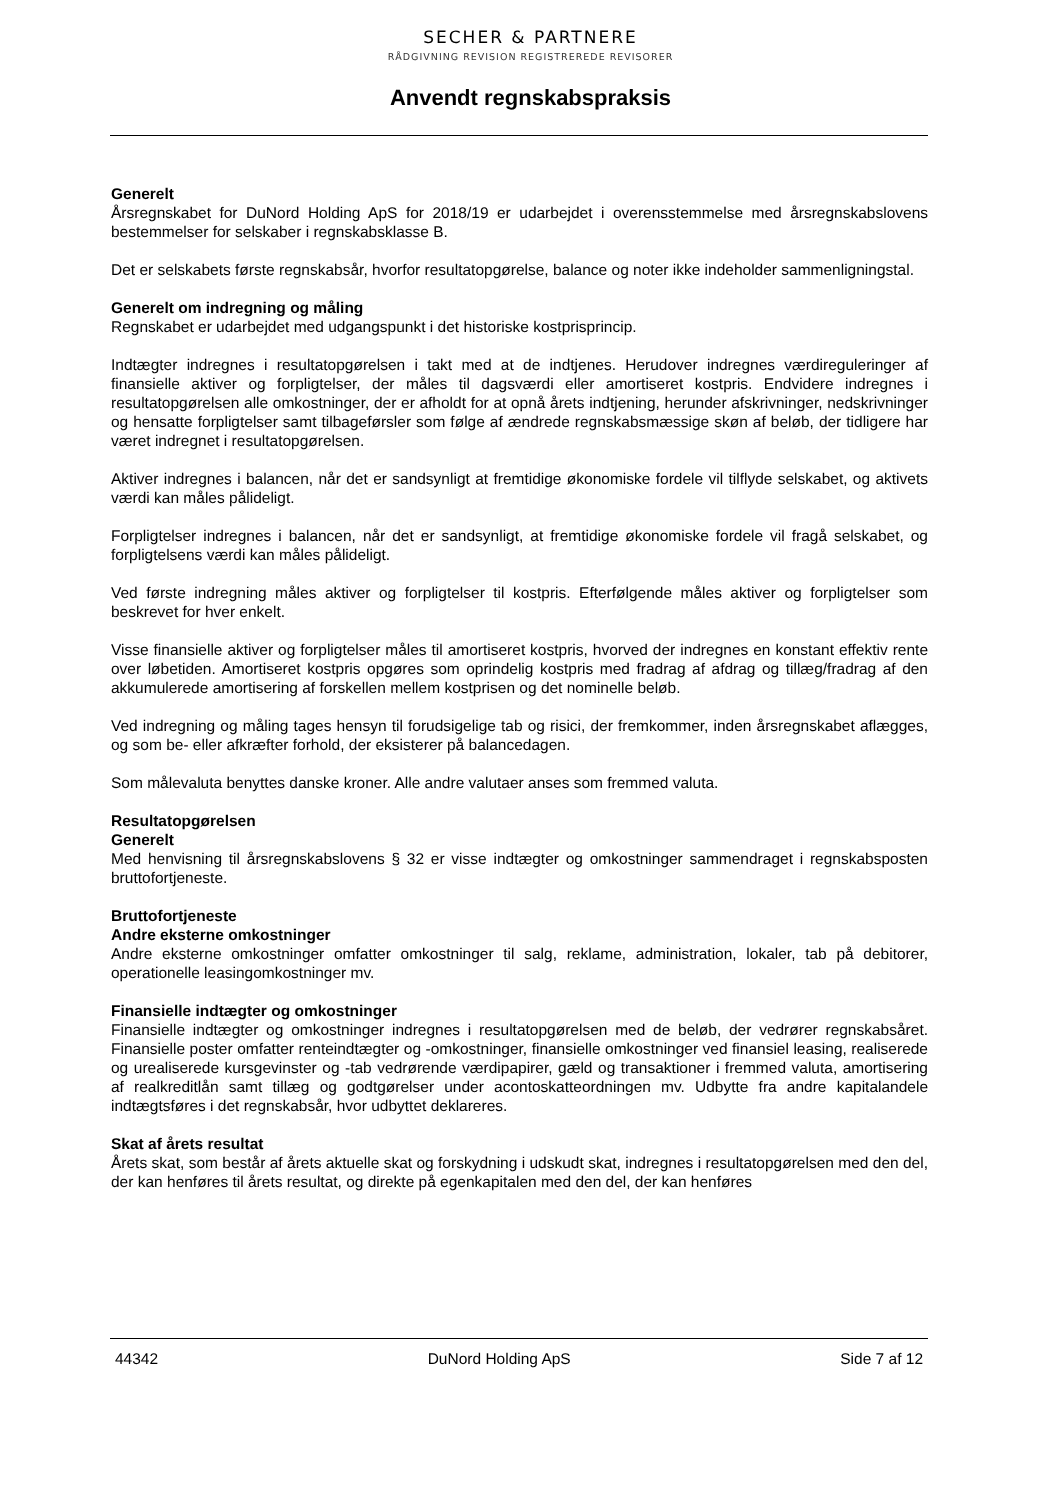SECHER & PARTNERE
RÅDGIVNING REVISION REGISTREREDE REVISORER
Anvendt regnskabspraksis
Generelt
Årsregnskabet for DuNord Holding ApS for 2018/19 er udarbejdet i overensstemmelse med årsregnskabslovens bestemmelser for selskaber i regnskabsklasse B.
Det er selskabets første regnskabsår, hvorfor resultatopgørelse, balance og noter ikke indeholder sammenligningstal.
Generelt om indregning og måling
Regnskabet er udarbejdet med udgangspunkt i det historiske kostprisprincip.
Indtægter indregnes i resultatopgørelsen i takt med at de indtjenes. Herudover indregnes værdireguleringer af finansielle aktiver og forpligtelser, der måles til dagsværdi eller amortiseret kostpris. Endvidere indregnes i resultatopgørelsen alle omkostninger, der er afholdt for at opnå årets indtjening, herunder afskrivninger, nedskrivninger og hensatte forpligtelser samt tilbageførsler som følge af ændrede regnskabsmæssige skøn af beløb, der tidligere har været indregnet i resultatopgørelsen.
Aktiver indregnes i balancen, når det er sandsynligt at fremtidige økonomiske fordele vil tilflyde selskabet, og aktivets værdi kan måles pålideligt.
Forpligtelser indregnes i balancen, når det er sandsynligt, at fremtidige økonomiske fordele vil fragå selskabet, og forpligtelsens værdi kan måles pålideligt.
Ved første indregning måles aktiver og forpligtelser til kostpris. Efterfølgende måles aktiver og forpligtelser som beskrevet for hver enkelt.
Visse finansielle aktiver og forpligtelser måles til amortiseret kostpris, hvorved der indregnes en konstant effektiv rente over løbetiden. Amortiseret kostpris opgøres som oprindelig kostpris med fradrag af afdrag og tillæg/fradrag af den akkumulerede amortisering af forskellen mellem kostprisen og det nominelle beløb.
Ved indregning og måling tages hensyn til forudsigelige tab og risici, der fremkommer, inden årsregnskabet aflægges, og som be- eller afkræfter forhold, der eksisterer på balancedagen.
Som målevaluta benyttes danske kroner. Alle andre valutaer anses som fremmed valuta.
Resultatopgørelsen
Generelt
Med henvisning til årsregnskabslovens § 32 er visse indtægter og omkostninger sammendraget i regnskabsposten bruttofortjeneste.
Bruttofortjeneste
Andre eksterne omkostninger
Andre eksterne omkostninger omfatter omkostninger til salg, reklame, administration, lokaler, tab på debitorer, operationelle leasingomkostninger mv.
Finansielle indtægter og omkostninger
Finansielle indtægter og omkostninger indregnes i resultatopgørelsen med de beløb, der vedrører regnskabsåret. Finansielle poster omfatter renteindtægter og -omkostninger, finansielle omkostninger ved finansiel leasing, realiserede og urealiserede kursgevinster og -tab vedrørende værdipapirer, gæld og transaktioner i fremmed valuta, amortisering af realkreditlån samt tillæg og godtgørelser under acontoskatteordningen mv. Udbytte fra andre kapitalandele indtægtsføres i det regnskabsår, hvor udbyttet deklareres.
Skat af årets resultat
Årets skat, som består af årets aktuelle skat og forskydning i udskudt skat, indregnes i resultatopgørelsen med den del, der kan henføres til årets resultat, og direkte på egenkapitalen med den del, der kan henføres
44342 DuNord Holding ApS Side 7 af 12